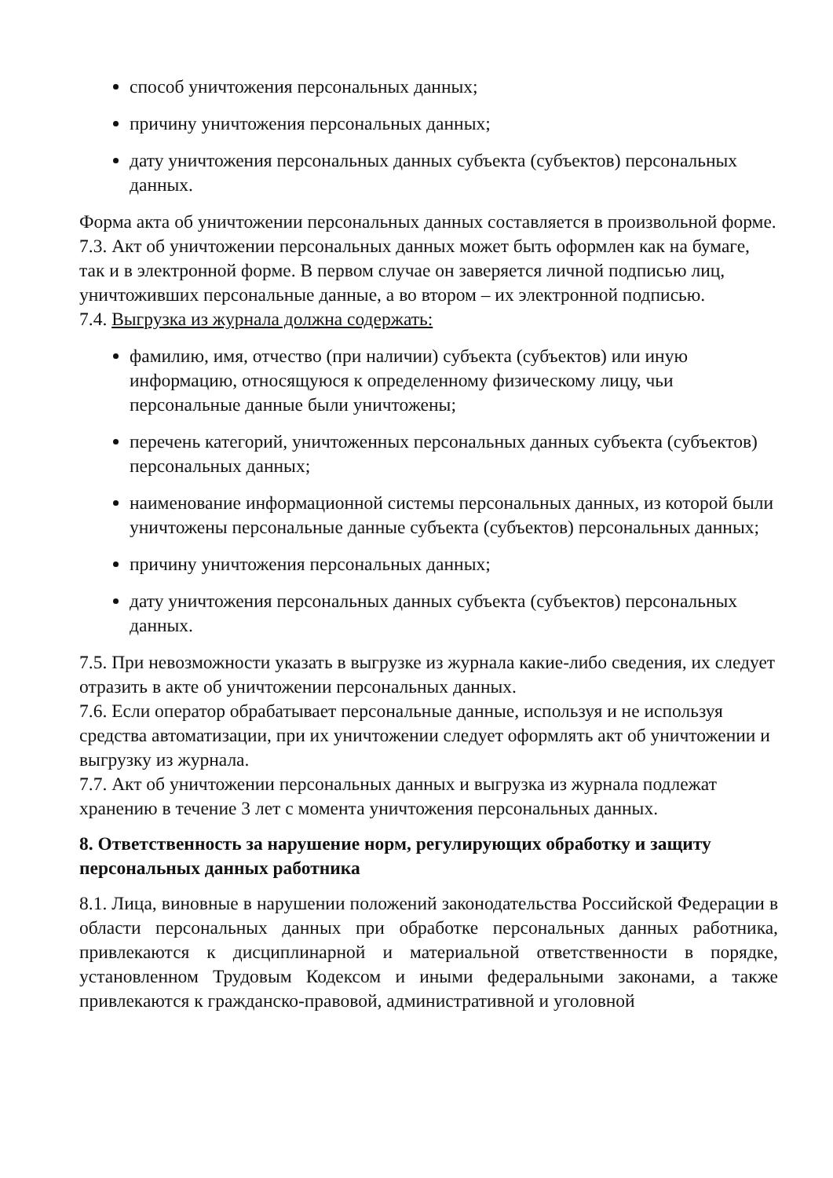способ уничтожения персональных данных;
причину уничтожения персональных данных;
дату уничтожения персональных данных субъекта (субъектов) персональных данных.
Форма акта об уничтожении персональных данных составляется в произвольной форме.
7.3. Акт об уничтожении персональных данных может быть оформлен как на бумаге, так и в электронной форме. В первом случае он заверяется личной подписью лиц, уничтоживших персональные данные, а во втором – их электронной подписью.
7.4. Выгрузка из журнала должна содержать:
фамилию, имя, отчество (при наличии) субъекта (субъектов) или иную информацию, относящуюся к определенному физическому лицу, чьи персональные данные были уничтожены;
перечень категорий, уничтоженных персональных данных субъекта (субъектов) персональных данных;
наименование информационной системы персональных данных, из которой были уничтожены персональные данные субъекта (субъектов) персональных данных;
причину уничтожения персональных данных;
дату уничтожения персональных данных субъекта (субъектов) персональных данных.
7.5. При невозможности указать в выгрузке из журнала какие-либо сведения, их следует отразить в акте об уничтожении персональных данных.
7.6. Если оператор обрабатывает персональные данные, используя и не используя средства автоматизации, при их уничтожении следует оформлять акт об уничтожении и выгрузку из журнала.
7.7. Акт об уничтожении персональных данных и выгрузка из журнала подлежат хранению в течение 3 лет с момента уничтожения персональных данных.
8. Ответственность за нарушение норм, регулирующих обработку и защиту персональных данных работника
8.1. Лица, виновные в нарушении положений законодательства Российской Федерации в области персональных данных при обработке персональных данных работника, привлекаются к дисциплинарной и материальной ответственности в порядке, установленном Трудовым Кодексом и иными федеральными законами, а также привлекаются к гражданско-правовой, административной и уголовной